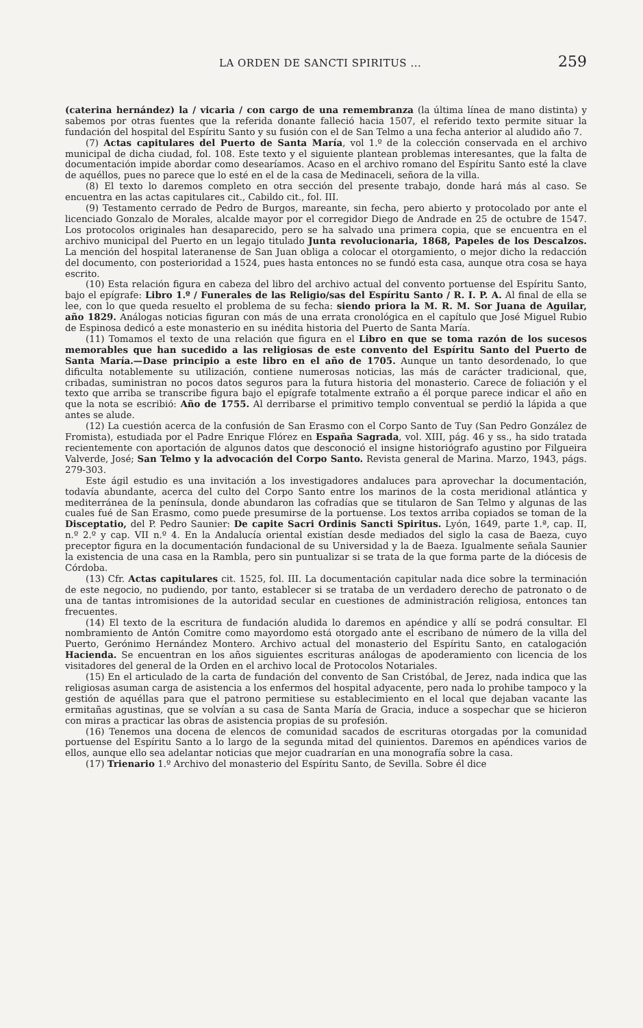LA ORDEN DE SANCTI SPIRITUS ... 259
(caterina hernández) la / vicaria / con cargo de una remembranza (la última línea de mano distinta) y sabemos por otras fuentes que la referida donante falleció hacia 1507, el referido texto permite situar la fundación del hospital del Espíritu Santo y su fusión con el de San Telmo a una fecha anterior al aludido año 7.
(7) Actas capitulares del Puerto de Santa María, vol 1.º de la colección conservada en el archivo municipal de dicha ciudad, fol. 108. Este texto y el siguiente plantean problemas interesantes, que la falta de documentación impide abordar como desearíamos. Acaso en el archivo romano del Espíritu Santo esté la clave de aquéllos, pues no parece que lo esté en el de la casa de Medinaceli, señora de la villa.
(8) El texto lo daremos completo en otra sección del presente trabajo, donde hará más al caso. Se encuentra en las actas capitulares cit., Cabildo cit., fol. III.
(9) Testamento cerrado de Pedro de Burgos, mareante, sin fecha, pero abierto y protocolado por ante el licenciado Gonzalo de Morales, alcalde mayor por el corregidor Diego de Andrade en 25 de octubre de 1547. Los protocolos originales han desaparecido, pero se ha salvado una primera copia, que se encuentra en el archivo municipal del Puerto en un legajo titulado Junta revolucionaria, 1868, Papeles de los Descalzos. La mención del hospital lateranense de San Juan obliga a colocar el otorgamiento, o mejor dicho la redacción del documento, con posterioridad a 1524, pues hasta entonces no se fundó esta casa, aunque otra cosa se haya escrito.
(10) Esta relación figura en cabeza del libro del archivo actual del convento portuense del Espíritu Santo, bajo el epígrafe: Libro 1.º / Funerales de las Religio/sas del Espíritu Santo / R. I. P. A. Al final de ella se lee, con lo que queda resuelto el problema de su fecha: siendo priora la M. R. M. Sor Juana de Aguilar, año 1829. Análogas noticias figuran con más de una errata cronológica en el capítulo que José Miguel Rubio de Espinosa dedicó a este monasterio en su inédita historia del Puerto de Santa María.
(11) Tomamos el texto de una relación que figura en el Libro en que se toma razón de los sucesos memorables que han sucedido a las religiosas de este convento del Espíritu Santo del Puerto de Santa María.—Dase principio a este libro en el año de 1705. Aunque un tanto desordenado, lo que dificulta notablemente su utilización, contiene numerosas noticias, las más de carácter tradicional, que, cribadas, suministran no pocos datos seguros para la futura historia del monasterio. Carece de foliación y el texto que arriba se transcribe figura bajo el epígrafe totalmente extraño a él porque parece indicar el año en que la nota se escribió: Año de 1755. Al derribarse el primitivo templo conventual se perdió la lápida a que antes se alude.
(12) La cuestión acerca de la confusión de San Erasmo con el Corpo Santo de Tuy (San Pedro González de Fromista), estudiada por el Padre Enrique Flórez en España Sagrada, vol. XIII, pág. 46 y ss., ha sido tratada recientemente con aportación de algunos datos que desconoció el insigne historiógrafo agustino por Filgueira Valverde, José; San Telmo y la advocación del Corpo Santo. Revista general de Marina. Marzo, 1943, págs. 279-303.
Este ágil estudio es una invitación a los investigadores andaluces para aprovechar la documentación, todavía abundante, acerca del culto del Corpo Santo entre los marinos de la costa meridional atlántica y mediterránea de la península, donde abundaron las cofradías que se titularon de San Telmo y algunas de las cuales fué de San Erasmo, como puede presumirse de la portuense. Los textos arriba copiados se toman de la Disceptatio, del P. Pedro Saunier: De capite Sacri Ordinis Sancti Spiritus. Lyón, 1649, parte 1.ª, cap. II, n.º 2.º y cap. VII n.º 4. En la Andalucía oriental existían desde mediados del siglo la casa de Baeza, cuyo preceptor figura en la documentación fundacional de su Universidad y la de Baeza. Igualmente señala Saunier la existencia de una casa en la Rambla, pero sin puntualizar si se trata de la que forma parte de la diócesis de Córdoba.
(13) Cfr. Actas capitulares cit. 1525, fol. III. La documentación capitular nada dice sobre la terminación de este negocio, no pudiendo, por tanto, establecer si se trataba de un verdadero derecho de patronato o de una de tantas intromisiones de la autoridad secular en cuestiones de administración religiosa, entonces tan frecuentes.
(14) El texto de la escritura de fundación aludida lo daremos en apéndice y allí se podrá consultar. El nombramiento de Antón Comitre como mayordomo está otorgado ante el escribano de número de la villa del Puerto, Gerónimo Hernández Montero. Archivo actual del monasterio del Espíritu Santo, en catalogación Hacienda. Se encuentran en los años siguientes escrituras análogas de apoderamiento con licencia de los visitadores del general de la Orden en el archivo local de Protocolos Notariales.
(15) En el articulado de la carta de fundación del convento de San Cristóbal, de Jerez, nada indica que las religiosas asuman carga de asistencia a los enfermos del hospital adyacente, pero nada lo prohibe tampoco y la gestión de aquéllas para que el patrono permitiese su establecimiento en el local que dejaban vacante las ermitañas agustinas, que se volvían a su casa de Santa María de Gracia, induce a sospechar que se hicieron con miras a practicar las obras de asistencia propias de su profesión.
(16) Tenemos una docena de elencos de comunidad sacados de escrituras otorgadas por la comunidad portuense del Espíritu Santo a lo largo de la segunda mitad del quinientos. Daremos en apéndices varios de ellos, aunque ello sea adelantar noticias que mejor cuadrarían en una monografía sobre la casa.
(17) Trienario 1.º Archivo del monasterio del Espíritu Santo, de Sevilla. Sobre él dice